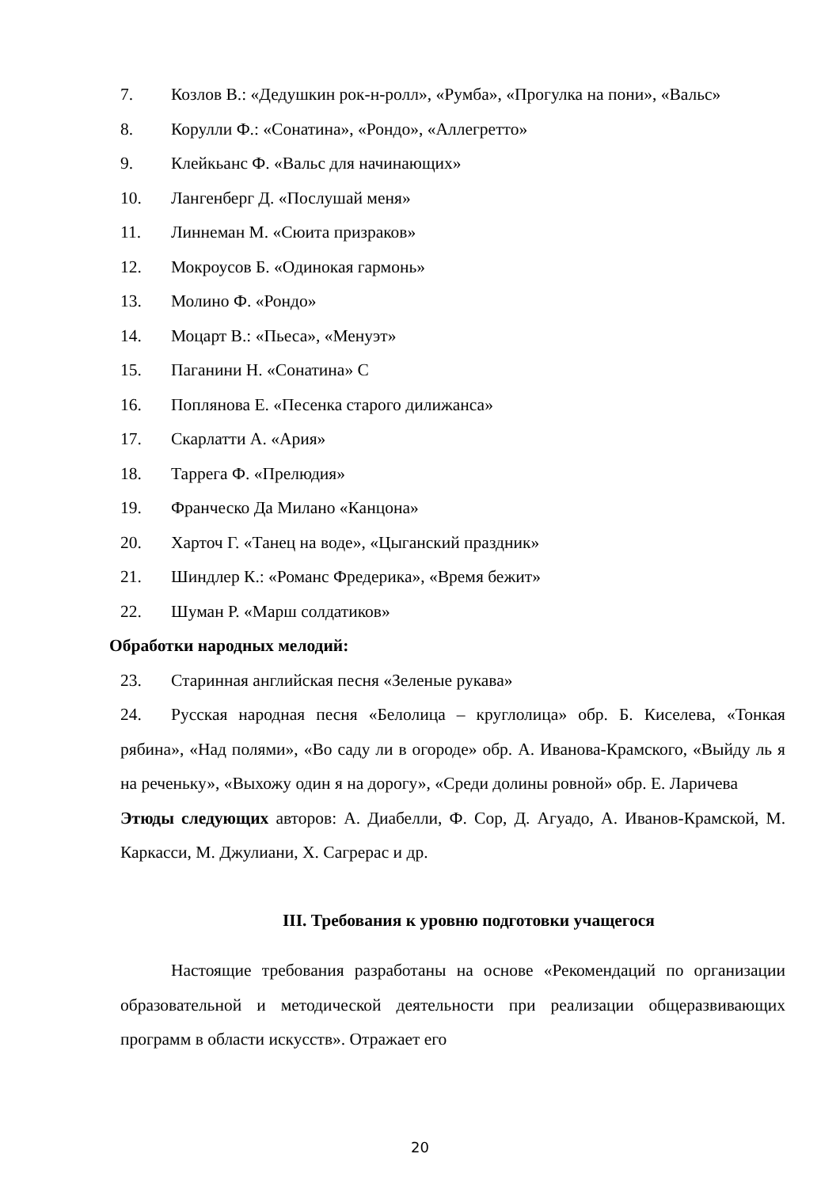7. Козлов В.: «Дедушкин рок-н-ролл», «Румба», «Прогулка на пони», «Вальс»
8. Корулли Ф.: «Сонатина», «Рондо», «Аллегретто»
9. Клейкьанс Ф. «Вальс для начинающих»
10. Лангенберг Д. «Послушай меня»
11. Линнеман М. «Сюита призраков»
12. Мокроусов Б. «Одинокая гармонь»
13. Молино Ф. «Рондо»
14. Моцарт В.: «Пьеса», «Менуэт»
15. Паганини Н. «Сонатина» С
16. Поплянова Е. «Песенка старого дилижанса»
17. Скарлатти А. «Ария»
18. Таррега Ф. «Прелюдия»
19. Франческо Да Милано «Канцона»
20. Харточ Г. «Танец на воде», «Цыганский праздник»
21. Шиндлер К.: «Романс Фредерика», «Время бежит»
22. Шуман Р. «Марш солдатиков»
Обработки народных мелодий:
23. Старинная английская песня «Зеленые рукава»
24. Русская народная песня «Белолица – круглолица» обр. Б. Киселева, «Тонкая рябина», «Над полями», «Во саду ли в огороде» обр. А. Иванова-Крамского, «Выйду ль я на реченьку», «Выхожу один я на дорогу», «Среди долины ровной» обр. Е. Ларичева
Этюды следующих авторов: А. Диабелли, Ф. Сор, Д. Агуадо, А. Иванов-Крамской, М. Каркасси, М. Джулиани, Х. Сагрерас и др.
III. Требования к уровню подготовки учащегося
Настоящие требования разработаны на основе «Рекомендаций по организации образовательной и методической деятельности при реализации общеразвивающих программ в области искусств». Отражает его
20